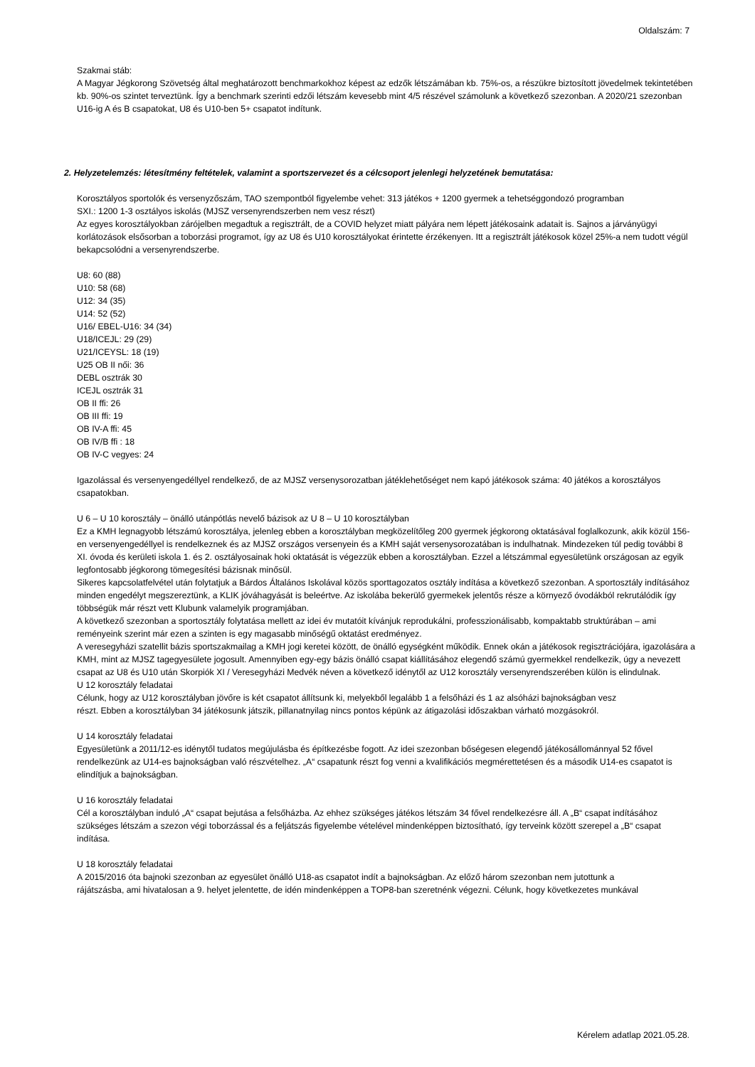Oldalszám: 7
Szakmai stáb:
A Magyar Jégkorong Szövetség által meghatározott benchmarkokhoz képest az edzők létszámában kb. 75%-os, a részükre biztosított jövedelmek tekintetében kb. 90%-os szintet terveztünk. Így a benchmark szerinti edzői létszám kevesebb mint 4/5 részével számolunk a következő szezonban. A 2020/21 szezonban U16-ig A és B csapatokat, U8 és U10-ben 5+ csapatot indítunk.
2. Helyzetelemzés: létesítmény feltételek, valamint a sportszervezet és a célcsoport jelenlegi helyzetének bemutatása:
Korosztályos sportolók és versenyzőszám, TAO szempontból figyelembe vehet: 313 játékos + 1200 gyermek a tehetséggondozó programban
SXI.: 1200 1-3 osztályos iskolás (MJSZ versenyrendszerben nem vesz részt)
Az egyes korosztályokban zárójelben megadtuk a regisztrált, de a COVID helyzet miatt pályára nem lépett játékosaink adatait is. Sajnos a járványügyi korlátozások elsősorban a toborzási programot, így az U8 és U10 korosztályokat érintette érzékenyen. Itt a regisztrált játékosok közel 25%-a nem tudott végül bekapcsolódni a versenyrendszerbe.
U8: 60 (88)
U10: 58 (68)
U12: 34 (35)
U14: 52 (52)
U16/ EBEL-U16: 34 (34)
U18/ICEJL: 29 (29)
U21/ICEYSL: 18 (19)
U25 OB II női: 36
DEBL osztrák 30
ICEJL osztrák 31
OB II ffi: 26
OB III ffi: 19
OB IV-A ffi: 45
OB IV/B ffi : 18
OB IV-C vegyes: 24
Igazolással és versenyengedéllyel rendelkező, de az MJSZ versenysorozatban játéklehetőséget nem kapó játékosok száma: 40 játékos a korosztályos csapatokban.
U 6 – U 10 korosztály – önálló utánpótlás nevelő bázisok az U 8 – U 10 korosztályban
Ez a KMH legnagyobb létszámú korosztálya, jelenleg ebben a korosztályban megközelítőleg 200 gyermek jégkorong oktatásával foglalkozunk, akik közül 156-en versenyengedéllyel is rendelkeznek és az MJSZ országos versenyein és a KMH saját versenysorozatában is indulhatnak. Mindezeken túl pedig további 8 XI. óvoda és kerületi iskola 1. és 2. osztályosainak hoki oktatását is végezzük ebben a korosztályban. Ezzel a létszámmal egyesületünk országosan az egyik legfontosabb jégkorong tömegesítési bázisnak minősül.
Sikeres kapcsolatfelvétel után folytatjuk a Bárdos Általános Iskolával közös sporttagozatos osztály indítása a következő szezonban. A sportosztály indításához minden engedélyt megszereztünk, a KLIK jóváhagyását is beleértve. Az iskolába bekerülő gyermekek jelentős része a környező óvodákból rekrutálódik így többségük már részt vett Klubunk valamelyik programjában.
A következő szezonban a sportosztály folytatása mellett az idei év mutatóit kívánjuk reprodukálni, professzionálisabb, kompaktabb struktúrában – ami reményeink szerint már ezen a szinten is egy magasabb minőségű oktatást eredményez.
A veresegyházi szatellit bázis sportszakmailag a KMH jogi keretei között, de önálló egységként működik. Ennek okán a játékosok regisztrációjára, igazolására a KMH, mint az MJSZ tagegyesülete jogosult. Amennyiben egy-egy bázis önálló csapat kiállításához elegendő számú gyermekkel rendelkezik, úgy a nevezett csapat az U8 és U10 után Skorpiók XI / Veresegyházi Medvék néven a következő idénytől az U12 korosztály versenyrendszerében külön is elindulnak.
U 12 korosztály feladatai
Célunk, hogy az U12 korosztályban jövőre is két csapatot állítsunk ki, melyekből legalább 1 a felsőházi és 1 az alsóházi bajnokságban vesz
részt. Ebben a korosztályban 34 játékosunk játszik, pillanatnyilag nincs pontos képünk az átigazolási időszakban várható mozgásokról.
U 14 korosztály feladatai
Egyesületünk a 2011/12-es idénytől tudatos megújulásba és építkezésbe fogott. Az idei szezonban bőségesen elegendő játékosállománnyal 52 fővel
rendelkezünk az U14-es bajnokságban való részvételhez. „A“ csapatunk részt fog venni a kvalifikációs megmérettetésen és a második U14-es csapatot is
elindítjuk a bajnokságban.
U 16 korosztály feladatai
Cél a korosztályban induló „A“ csapat bejutása a felsőházba. Az ehhez szükséges játékos létszám 34 fővel rendelkezésre áll. A „B“ csapat indításához szükséges létszám a szezon végi toborzással és a feljátszás figyelembe vételével mindenképpen biztosítható, így terveink között szerepel a „B“ csapat indítása.
U 18 korosztály feladatai
A 2015/2016 óta bajnoki szezonban az egyesület önálló U18-as csapatot indít a bajnokságban. Az előző három szezonban nem jutottunk a
rájátszásba, ami hivatalosan a 9. helyet jelentette, de idén mindenképpen a TOP8-ban szeretnénk végezni. Célunk, hogy következetes munkával
Kérelem adatlap 2021.05.28.